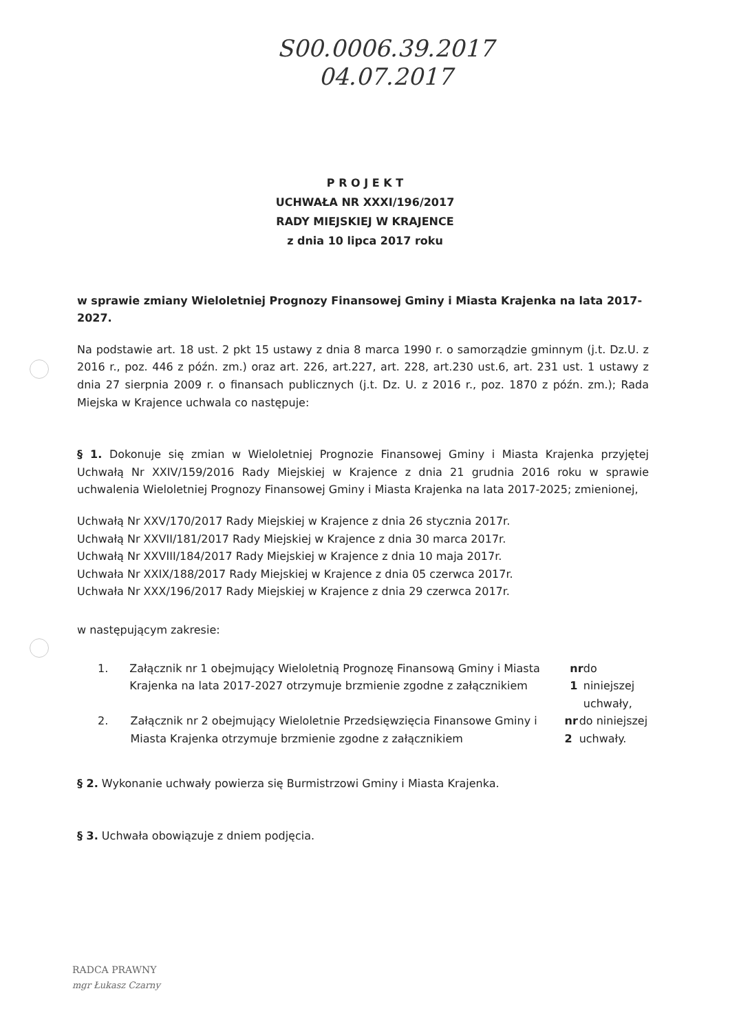S00.0006.39.2017
04.07.2017
P R O J E K T
UCHWAŁA NR XXXI/196/2017
RADY MIEJSKIEJ W KRAJENCE
z dnia 10 lipca 2017 roku
w sprawie zmiany Wieloletniej Prognozy Finansowej Gminy i Miasta Krajenka na lata 2017-2027.
Na podstawie art. 18 ust. 2 pkt 15 ustawy z dnia 8 marca 1990 r. o samorządzie gminnym (j.t. Dz.U. z 2016 r., poz. 446 z późn. zm.) oraz art. 226, art.227, art. 228, art.230 ust.6, art. 231 ust. 1 ustawy z dnia 27 sierpnia 2009 r. o finansach publicznych (j.t. Dz. U. z 2016 r., poz. 1870 z późn. zm.); Rada Miejska w Krajence uchwala co następuje:
§ 1. Dokonuje się zmian w Wieloletniej Prognozie Finansowej Gminy i Miasta Krajenka przyjętej Uchwałą Nr XXIV/159/2016 Rady Miejskiej w Krajence z dnia 21 grudnia 2016 roku w sprawie uchwalenia Wieloletniej Prognozy Finansowej Gminy i Miasta Krajenka na lata 2017-2025; zmienionej,
Uchwałą Nr XXV/170/2017 Rady Miejskiej w Krajence z dnia 26 stycznia 2017r.
Uchwałą Nr XXVII/181/2017 Rady Miejskiej w Krajence z dnia 30 marca 2017r.
Uchwałą Nr XXVIII/184/2017 Rady Miejskiej w Krajence z dnia 10 maja 2017r.
Uchwała Nr XXIX/188/2017 Rady Miejskiej w Krajence z dnia 05 czerwca 2017r.
Uchwała Nr XXX/196/2017 Rady Miejskiej w Krajence z dnia 29 czerwca 2017r.
w następującym zakresie:
1. Załącznik nr 1 obejmujący Wieloletnią Prognozę Finansową Gminy i Miasta Krajenka na lata 2017-2027 otrzymuje brzmienie zgodne z załącznikiem nr 1 do niniejszej uchwały,
2. Załącznik nr 2 obejmujący Wieloletnie Przedsięwzięcia Finansowe Gminy i Miasta Krajenka otrzymuje brzmienie zgodne z załącznikiem nr 2 do niniejszej uchwały.
§ 2. Wykonanie uchwały powierza się Burmistrzowi Gminy i Miasta Krajenka.
§ 3. Uchwała obowiązuje z dniem podjęcia.
RADCA PRAWNY
mgr Łukasz Czarny